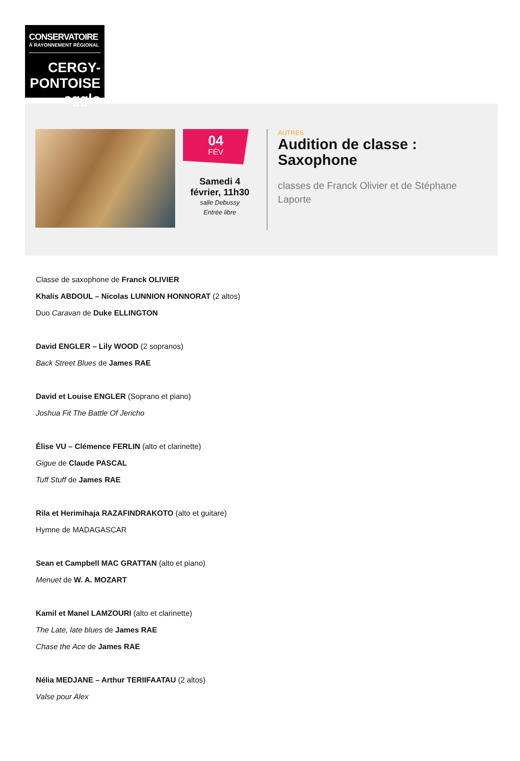CONSERVATOIRE
À RAYONNEMENT RÉGIONAL
CERGY-PONTOISE agglo
04
FÉV
Samedi 4 février, 11h30
salle Debussy
Entrée libre
AUTRES
Audition de classe : Saxophone
classes de Franck Olivier et de Stéphane Laporte
Classe de saxophone de Franck OLIVIER
Khalis ABDOUL – Nicolas LUNNION HONNORAT (2 altos)
Duo Caravan de Duke ELLINGTON
David ENGLER – Lily WOOD (2 sopranos)
Back Street Blues de James RAE
David et Louise ENGLER (Soprano et piano)
Joshua Fit The Battle Of Jericho
Élise VU – Clémence FERLIN (alto et clarinette)
Gigue de Claude PASCAL
Tuff Stuff de James RAE
Rila et Herimihaja RAZAFINDRAKOTO (alto et guitare)
Hymne de MADAGASCAR
Sean et Campbell MAC GRATTAN (alto et piano)
Menuet de W. A. MOZART
Kamil et Manel LAMZOURI (alto et clarinette)
The Late, late blues de James RAE
Chase the Ace de James RAE
Nélia MEDJANE – Arthur TERIIFAATAU (2 altos)
Valse pour Alex